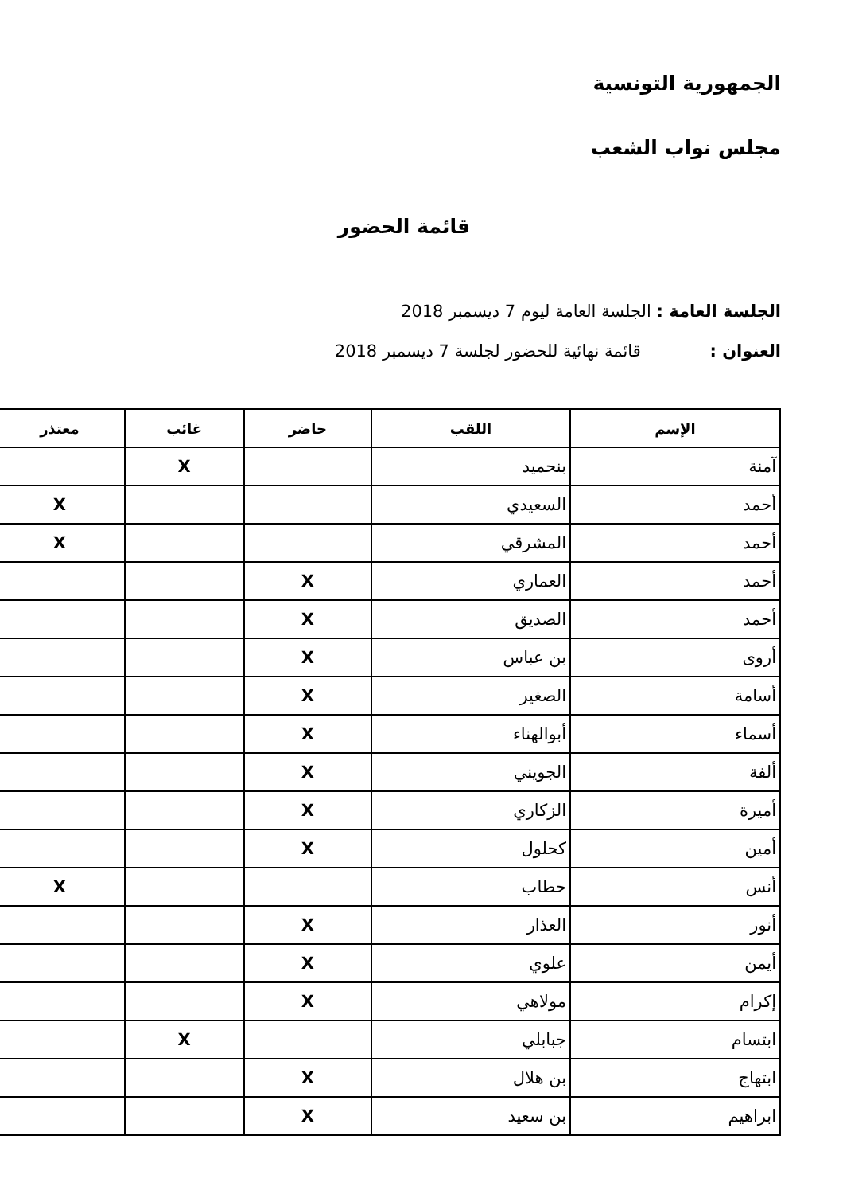الجمهورية التونسية
مجلس نواب الشعب
قائمة الحضور
الجلسة العامة : الجلسة العامة ليوم 7 ديسمبر 2018
العنوان : قائمة نهائية للحضور لجلسة 7 ديسمبر 2018
| الإسم | اللقب | حاضر | غائب | معتذر |
| --- | --- | --- | --- | --- |
| آمنة | بنحميد | | X | |
| أحمد | السعيدي | | | X |
| أحمد | المشرقي | | | X |
| أحمد | العماري | X | | |
| أحمد | الصديق | X | | |
| أروى | بن عباس | X | | |
| أسامة | الصغير | X | | |
| أسماء | أبوالهناء | X | | |
| ألفة | الجويني | X | | |
| أميرة | الزكاري | X | | |
| أمين | كحلول | X | | |
| أنس | حطاب | | | X |
| أنور | العذار | X | | |
| أيمن | علوي | X | | |
| إكرام | مولاهي | X | | |
| ابتسام | جبابلي | | X | |
| ابتهاج | بن هلال | X | | |
| ابراهيم | بن سعيد | X | | |